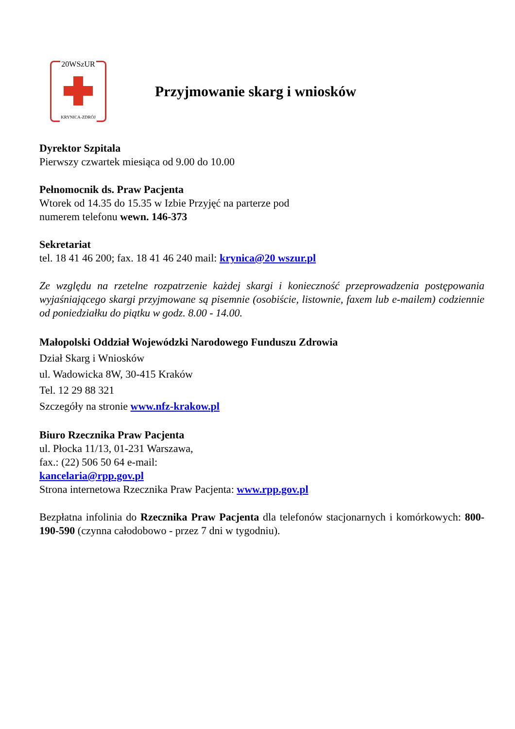20WSzUR
KRYNICA-ZDRÓJ
Przyjmowanie skarg i wniosków
Dyrektor Szpitala
Pierwszy czwartek miesiąca od 9.00 do 10.00
Pełnomocnik ds. Praw Pacjenta
Wtorek od 14.35 do 15.35 w Izbie Przyjęć na parterze pod
numerem telefonu wewn. 146-373
Sekretariat
tel. 18 41 46 200; fax. 18 41 46 240 mail: krynica@20 wszur.pl
Ze względu na rzetelne rozpatrzenie każdej skargi i konieczność przeprowadzenia postępowania wyjaśniającego skargi przyjmowane są pisemnie (osobiście, listownie, faxem lub e-mailem) codziennie od poniedziałku do piątku w godz. 8.00 - 14.00.
Małopolski Oddział Wojewódzki Narodowego Funduszu Zdrowia
Dział Skarg i Wniosków
ul. Wadowicka 8W, 30-415 Kraków
Tel. 12 29 88 321
Szczegóły na stronie www.nfz-krakow.pl
Biuro Rzecznika Praw Pacjenta
ul. Płocka 11/13, 01-231 Warszawa,
fax.: (22) 506 50 64 e-mail:
kancelaria@rpp.gov.pl
Strona internetowa Rzecznika Praw Pacjenta: www.rpp.gov.pl
Bezpłatna infolinia do Rzecznika Praw Pacjenta dla telefonów stacjonarnych i komórkowych: 800-190-590 (czynna całodobowo - przez 7 dni w tygodniu).